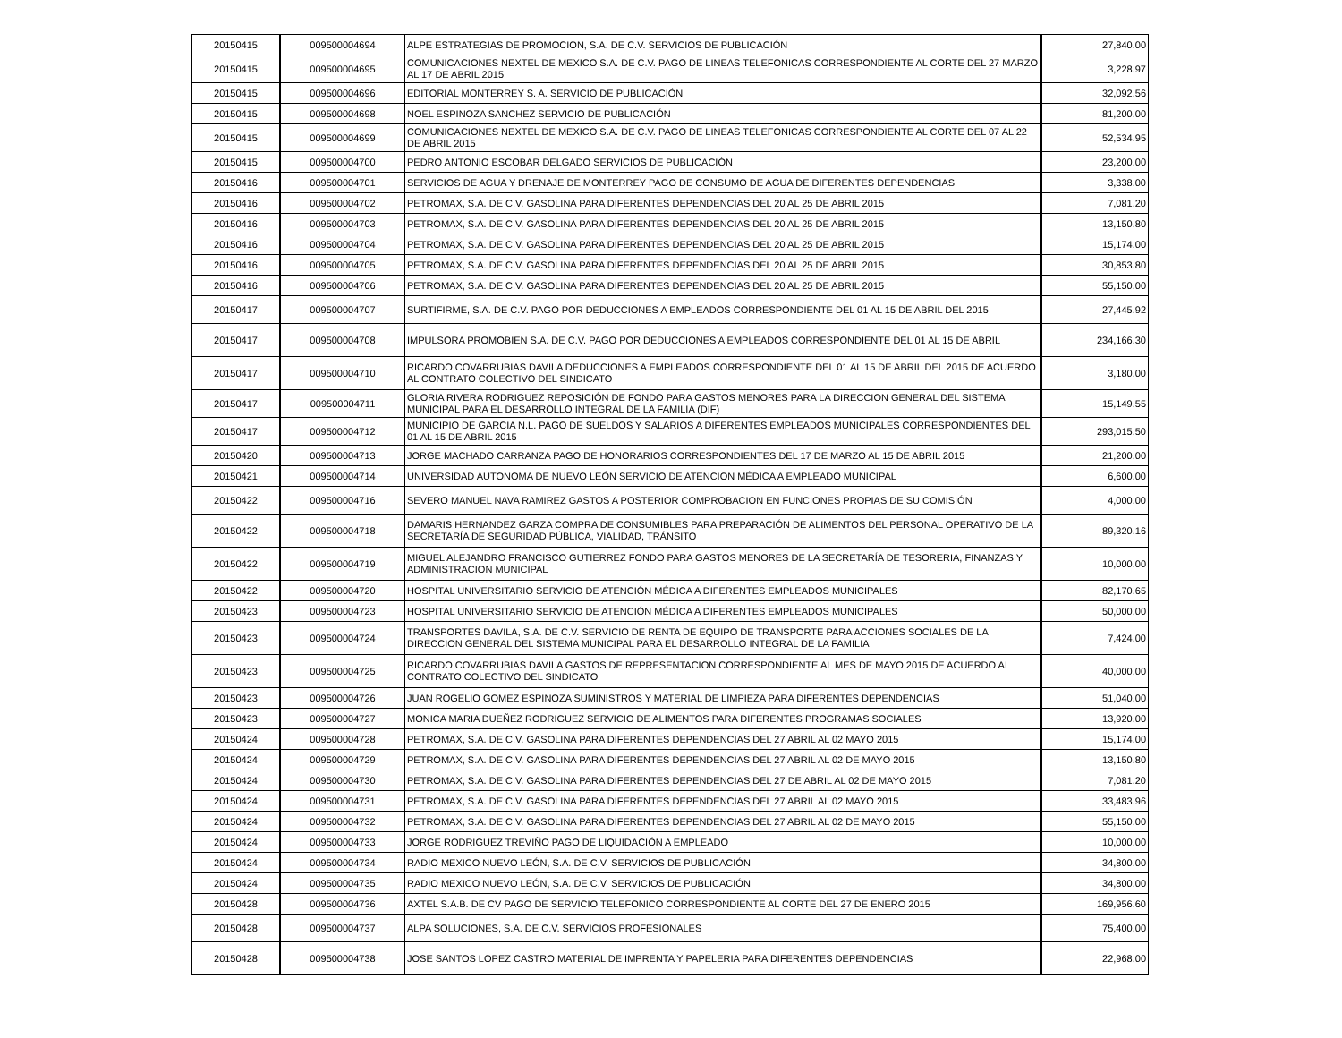| 20150415 | 009500004694 | ALPE ESTRATEGIAS DE PROMOCION, S.A. DE C.V. SERVICIOS DE PUBLICACIÓN | 27,840.00 |
| 20150415 | 009500004695 | COMUNICACIONES NEXTEL DE MEXICO S.A. DE C.V. PAGO DE LINEAS TELEFONICAS CORRESPONDIENTE AL CORTE DEL 27 MARZO AL 17 DE ABRIL 2015 | 3,228.97 |
| 20150415 | 009500004696 | EDITORIAL MONTERREY S. A. SERVICIO DE PUBLICACIÓN | 32,092.56 |
| 20150415 | 009500004698 | NOEL ESPINOZA SANCHEZ SERVICIO DE PUBLICACIÓN | 81,200.00 |
| 20150415 | 009500004699 | COMUNICACIONES NEXTEL DE MEXICO S.A. DE C.V. PAGO DE LINEAS TELEFONICAS CORRESPONDIENTE AL CORTE DEL 07 AL 22 DE ABRIL 2015 | 52,534.95 |
| 20150415 | 009500004700 | PEDRO ANTONIO ESCOBAR DELGADO SERVICIOS DE PUBLICACIÓN | 23,200.00 |
| 20150416 | 009500004701 | SERVICIOS DE AGUA Y DRENAJE DE MONTERREY PAGO DE CONSUMO DE AGUA DE DIFERENTES DEPENDENCIAS | 3,338.00 |
| 20150416 | 009500004702 | PETROMAX, S.A. DE C.V. GASOLINA PARA DIFERENTES DEPENDENCIAS DEL 20 AL 25 DE ABRIL 2015 | 7,081.20 |
| 20150416 | 009500004703 | PETROMAX, S.A. DE C.V. GASOLINA PARA DIFERENTES DEPENDENCIAS DEL 20 AL 25 DE ABRIL 2015 | 13,150.80 |
| 20150416 | 009500004704 | PETROMAX, S.A. DE C.V. GASOLINA PARA DIFERENTES DEPENDENCIAS DEL 20 AL 25 DE ABRIL 2015 | 15,174.00 |
| 20150416 | 009500004705 | PETROMAX, S.A. DE C.V. GASOLINA PARA DIFERENTES DEPENDENCIAS DEL 20 AL 25 DE ABRIL 2015 | 30,853.80 |
| 20150416 | 009500004706 | PETROMAX, S.A. DE C.V. GASOLINA PARA DIFERENTES DEPENDENCIAS DEL 20 AL 25 DE ABRIL 2015 | 55,150.00 |
| 20150417 | 009500004707 | SURTIFIRME, S.A. DE C.V. PAGO POR DEDUCCIONES A EMPLEADOS CORRESPONDIENTE DEL 01 AL 15 DE ABRIL DEL 2015 | 27,445.92 |
| 20150417 | 009500004708 | IMPULSORA PROMOBIEN S.A. DE C.V. PAGO POR DEDUCCIONES A EMPLEADOS CORRESPONDIENTE DEL 01 AL 15 DE ABRIL | 234,166.30 |
| 20150417 | 009500004710 | RICARDO COVARRUBIAS DAVILA DEDUCCIONES A EMPLEADOS CORRESPONDIENTE DEL 01 AL 15 DE ABRIL DEL 2015 DE ACUERDO AL CONTRATO COLECTIVO DEL SINDICATO | 3,180.00 |
| 20150417 | 009500004711 | GLORIA RIVERA RODRIGUEZ REPOSICIÓN DE FONDO PARA GASTOS MENORES PARA LA DIRECCION GENERAL DEL SISTEMA MUNICIPAL PARA EL DESARROLLO INTEGRAL DE LA FAMILIA (DIF) | 15,149.55 |
| 20150417 | 009500004712 | MUNICIPIO DE GARCIA N.L. PAGO DE SUELDOS Y SALARIOS A DIFERENTES EMPLEADOS MUNICIPALES CORRESPONDIENTES DEL 01 AL 15 DE ABRIL 2015 | 293,015.50 |
| 20150420 | 009500004713 | JORGE MACHADO CARRANZA PAGO DE HONORARIOS CORRESPONDIENTES DEL 17 DE MARZO AL 15 DE ABRIL 2015 | 21,200.00 |
| 20150421 | 009500004714 | UNIVERSIDAD AUTONOMA DE NUEVO LEÓN SERVICIO DE ATENCION MÉDICA A EMPLEADO MUNICIPAL | 6,600.00 |
| 20150422 | 009500004716 | SEVERO MANUEL NAVA RAMIREZ GASTOS A POSTERIOR COMPROBACION EN FUNCIONES PROPIAS DE SU COMISIÓN | 4,000.00 |
| 20150422 | 009500004718 | DAMARIS HERNANDEZ GARZA COMPRA DE CONSUMIBLES PARA PREPARACIÓN DE ALIMENTOS DEL PERSONAL OPERATIVO DE LA SECRETARÍA DE SEGURIDAD PÚBLICA, VIALIDAD, TRÁNSITO | 89,320.16 |
| 20150422 | 009500004719 | MIGUEL ALEJANDRO FRANCISCO GUTIERREZ FONDO PARA GASTOS MENORES DE LA SECRETARÍA DE TESORERIA, FINANZAS Y ADMINISTRACION MUNICIPAL | 10,000.00 |
| 20150422 | 009500004720 | HOSPITAL UNIVERSITARIO SERVICIO DE ATENCIÓN MÉDICA A DIFERENTES EMPLEADOS MUNICIPALES | 82,170.65 |
| 20150423 | 009500004723 | HOSPITAL UNIVERSITARIO SERVICIO DE ATENCIÓN MÉDICA A DIFERENTES EMPLEADOS MUNICIPALES | 50,000.00 |
| 20150423 | 009500004724 | TRANSPORTES DAVILA, S.A. DE C.V. SERVICIO DE RENTA DE EQUIPO DE TRANSPORTE PARA ACCIONES SOCIALES DE LA DIRECCION GENERAL DEL SISTEMA MUNICIPAL PARA EL DESARROLLO INTEGRAL DE LA FAMILIA | 7,424.00 |
| 20150423 | 009500004725 | RICARDO COVARRUBIAS DAVILA GASTOS DE REPRESENTACION CORRESPONDIENTE AL MES DE MAYO 2015 DE ACUERDO AL CONTRATO COLECTIVO DEL SINDICATO | 40,000.00 |
| 20150423 | 009500004726 | JUAN ROGELIO GOMEZ ESPINOZA SUMINISTROS Y MATERIAL DE LIMPIEZA PARA DIFERENTES DEPENDENCIAS | 51,040.00 |
| 20150423 | 009500004727 | MONICA MARIA DUEÑEZ RODRIGUEZ SERVICIO DE ALIMENTOS PARA DIFERENTES PROGRAMAS SOCIALES | 13,920.00 |
| 20150424 | 009500004728 | PETROMAX, S.A. DE C.V. GASOLINA PARA DIFERENTES DEPENDENCIAS DEL 27 ABRIL AL 02 MAYO 2015 | 15,174.00 |
| 20150424 | 009500004729 | PETROMAX, S.A. DE C.V. GASOLINA PARA DIFERENTES DEPENDENCIAS DEL 27 ABRIL AL 02 DE MAYO 2015 | 13,150.80 |
| 20150424 | 009500004730 | PETROMAX, S.A. DE C.V. GASOLINA PARA DIFERENTES DEPENDENCIAS DEL 27 DE ABRIL AL 02 DE MAYO 2015 | 7,081.20 |
| 20150424 | 009500004731 | PETROMAX, S.A. DE C.V. GASOLINA PARA DIFERENTES DEPENDENCIAS DEL 27 ABRIL AL 02 MAYO 2015 | 33,483.96 |
| 20150424 | 009500004732 | PETROMAX, S.A. DE C.V. GASOLINA PARA DIFERENTES DEPENDENCIAS DEL 27 ABRIL AL 02 DE MAYO 2015 | 55,150.00 |
| 20150424 | 009500004733 | JORGE RODRIGUEZ TREVIÑO PAGO DE LIQUIDACIÓN A EMPLEADO | 10,000.00 |
| 20150424 | 009500004734 | RADIO MEXICO NUEVO LEÓN, S.A. DE C.V. SERVICIOS DE PUBLICACIÓN | 34,800.00 |
| 20150424 | 009500004735 | RADIO MEXICO NUEVO LEÓN, S.A. DE C.V. SERVICIOS DE PUBLICACIÓN | 34,800.00 |
| 20150428 | 009500004736 | AXTEL S.A.B. DE CV PAGO DE SERVICIO TELEFONICO CORRESPONDIENTE AL CORTE DEL 27 DE ENERO 2015 | 169,956.60 |
| 20150428 | 009500004737 | ALPA SOLUCIONES, S.A. DE C.V. SERVICIOS PROFESIONALES | 75,400.00 |
| 20150428 | 009500004738 | JOSE SANTOS LOPEZ CASTRO MATERIAL DE IMPRENTA Y PAPELERIA PARA DIFERENTES DEPENDENCIAS | 22,968.00 |